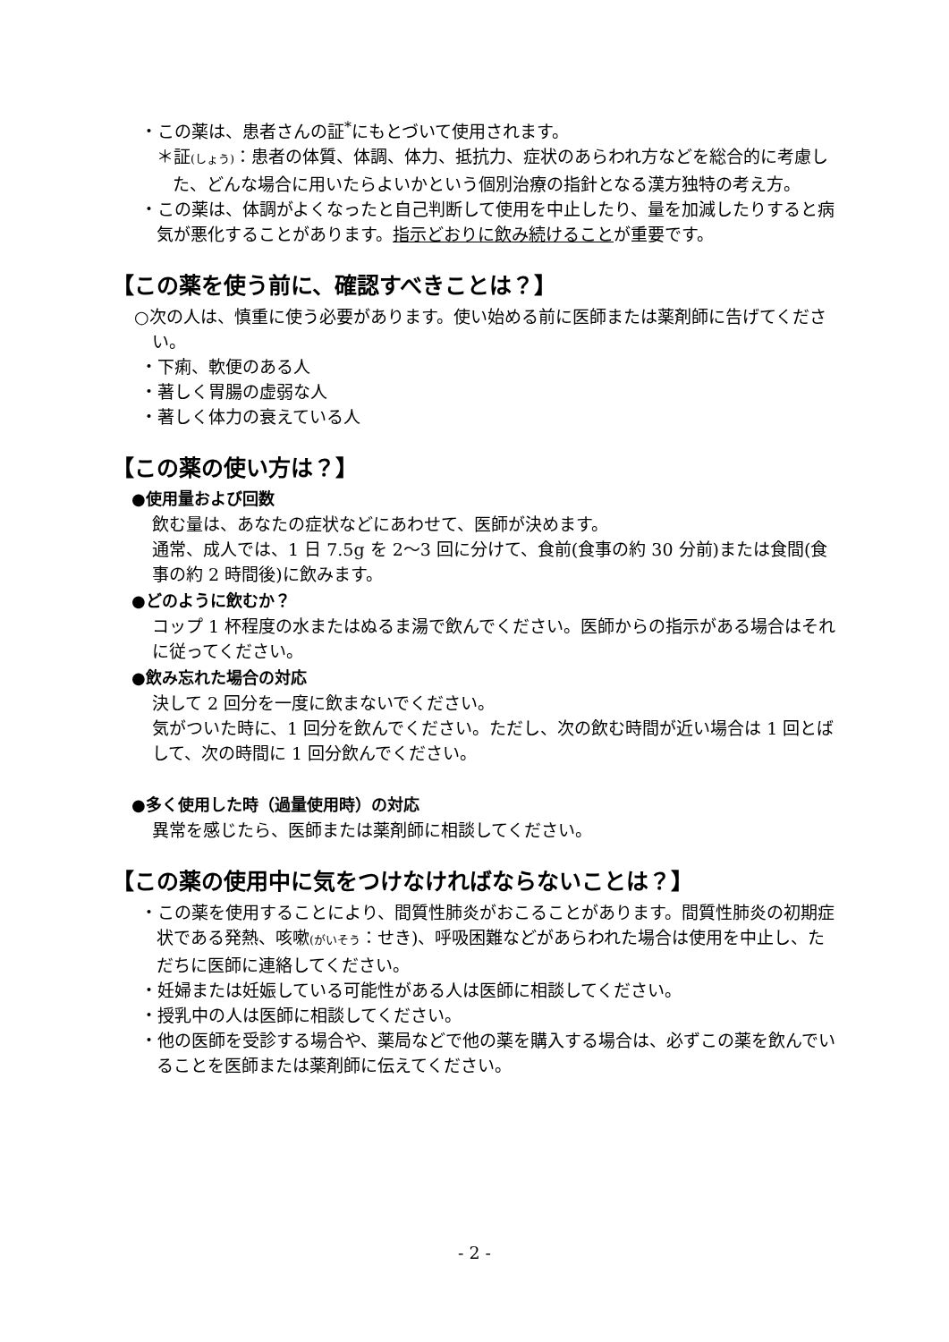・この薬は、患者さんの証<sup>*</sup>にもとづいて使用されます。
＊証(しょう)：患者の体質、体調、体力、抵抗力、症状のあらわれ方などを総合的に考慮した、どんな場合に用いたらよいかという個別治療の指針となる漢方独特の考え方。
・この薬は、体調がよくなったと自己判断して使用を中止したり、量を加減したりすると病気が悪化することがあります。指示どおりに飲み続けることが重要です。
【この薬を使う前に、確認すべきことは？】
○次の人は、慎重に使う必要があります。使い始める前に医師または薬剤師に告げてください。
・下痢、軟便のある人
・著しく胃腸の虚弱な人
・著しく体力の衰えている人
【この薬の使い方は？】
●使用量および回数
飲む量は、あなたの症状などにあわせて、医師が決めます。
通常、成人では、1 日 7.5g を 2～3 回に分けて、食前(食事の約 30 分前)または食間(食事の約 2 時間後)に飲みます。
●どのように飲むか？
コップ 1 杯程度の水またはぬるま湯で飲んでください。医師からの指示がある場合はそれに従ってください。
●飲み忘れた場合の対応
決して 2 回分を一度に飲まないでください。
気がついた時に、1 回分を飲んでください。ただし、次の飲む時間が近い場合は 1 回とばして、次の時間に 1 回分飲んでください。
●多く使用した時（過量使用時）の対応
異常を感じたら、医師または薬剤師に相談してください。
【この薬の使用中に気をつけなければならないことは？】
・この薬を使用することにより、間質性肺炎がおこることがあります。間質性肺炎の初期症状である発熱、咳嗽(がいそう：せき)、呼吸困難などがあらわれた場合は使用を中止し、ただちに医師に連絡してください。
・妊婦または妊娠している可能性がある人は医師に相談してください。
・授乳中の人は医師に相談してください。
・他の医師を受診する場合や、薬局などで他の薬を購入する場合は、必ずこの薬を飲んでいることを医師または薬剤師に伝えてください。
- 2 -